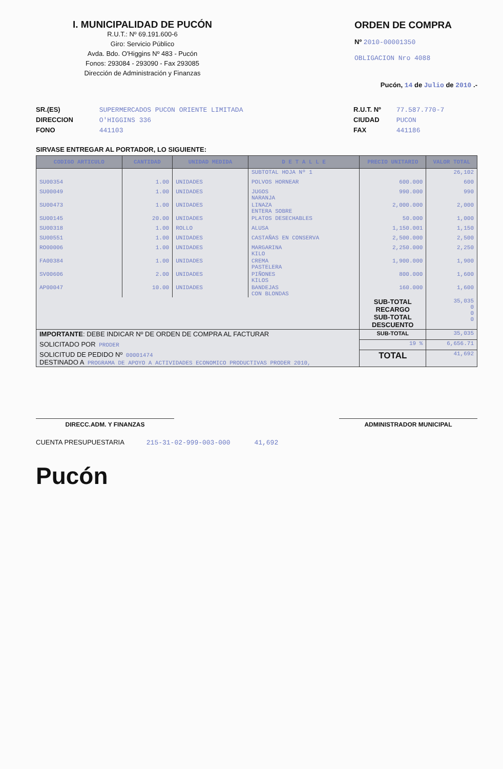I. MUNICIPALIDAD DE PUCÓN
R.U.T.: Nº 69.191.600-6
Giro: Servicio Público
Avda. Bdo. O'Higgins Nº 483 - Pucón
Fonos: 293084 - 293090 - Fax 293085
Dirección de Administración y Finanzas
ORDEN DE COMPRA
Nº 2010-00001350
OBLIGACION Nro 4088
Pucón, 14 de Julio de 2010 .-
SR.(ES) SUPERMERCADOS PUCON ORIENTE LIMITADA
DIRECCION O'HIGGINS 336
FONO 441103
R.U.T. Nº 77.587.770-7
CIUDAD PUCON
FAX 441186
SIRVASE ENTREGAR AL PORTADOR, LO SIGUIENTE:
| CODIGO ARTICULO | CANTIDAD | UNIDAD MEDIDA | D E T A L L E | PRECIO UNITARIO | VALOR TOTAL |
| --- | --- | --- | --- | --- | --- |
| | | | SUBTOTAL HOJA Nº 1 | | 26,102 |
| SU00354 | 1.00 | UNIDADES | POLVOS HORNEAR | 600.000 | 600 |
| SU00049 | 1.00 | UNIDADES | JUGOS NARANJA | 990.000 | 990 |
| SU00473 | 1.00 | UNIDADES | LINAZA ENTERA SOBRE | 2,000.000 | 2,000 |
| SU00145 | 20.00 | UNIDADES | PLATOS DESECHABLES | 50.000 | 1,000 |
| SU00318 | 1.00 | ROLLO | ALUSA | 1,150.001 | 1,150 |
| SU00551 | 1.00 | UNIDADES | CASTAÑAS EN CONSERVA | 2,500.000 | 2,500 |
| RO00006 | 1.00 | UNIDADES | MARGARINA KILO | 2,250.000 | 2,250 |
| FA00384 | 1.00 | UNIDADES | CREMA PASTELERA | 1,900.000 | 1,900 |
| SV00606 | 2.00 | UNIDADES | PIÑONES KILOS | 800.000 | 1,600 |
| AP00047 | 10.00 | UNIDADES | BANDEJAS CON BLONDAS | 160.000 | 1,600 |
| | | | | SUB-TOTAL RECARGO SUB-TOTAL DESCUENTO | 35,035 0 0 0 |
| IMPORTANTE : DEBE INDICAR Nº DE ORDEN DE COMPRA AL FACTURAR | | | | SUB-TOTAL | 35,035 |
| SOLICITADO POR PRODER | | | | 19 % | 6,656.71 |
| SOLICITUD DE PEDIDO Nº 00001474 DESTINADO A PROGRAMA DE APOYO A ACTIVIDADES ECONOMICO PRODUCTIVAS PRODER 2010, | | | | TOTAL | 41,692 |
DIRECC.ADM. Y FINANZAS ADMINISTRADOR MUNICIPAL
CUENTA PRESUPUESTARIA 215-31-02-999-003-000 41,692
Pucón